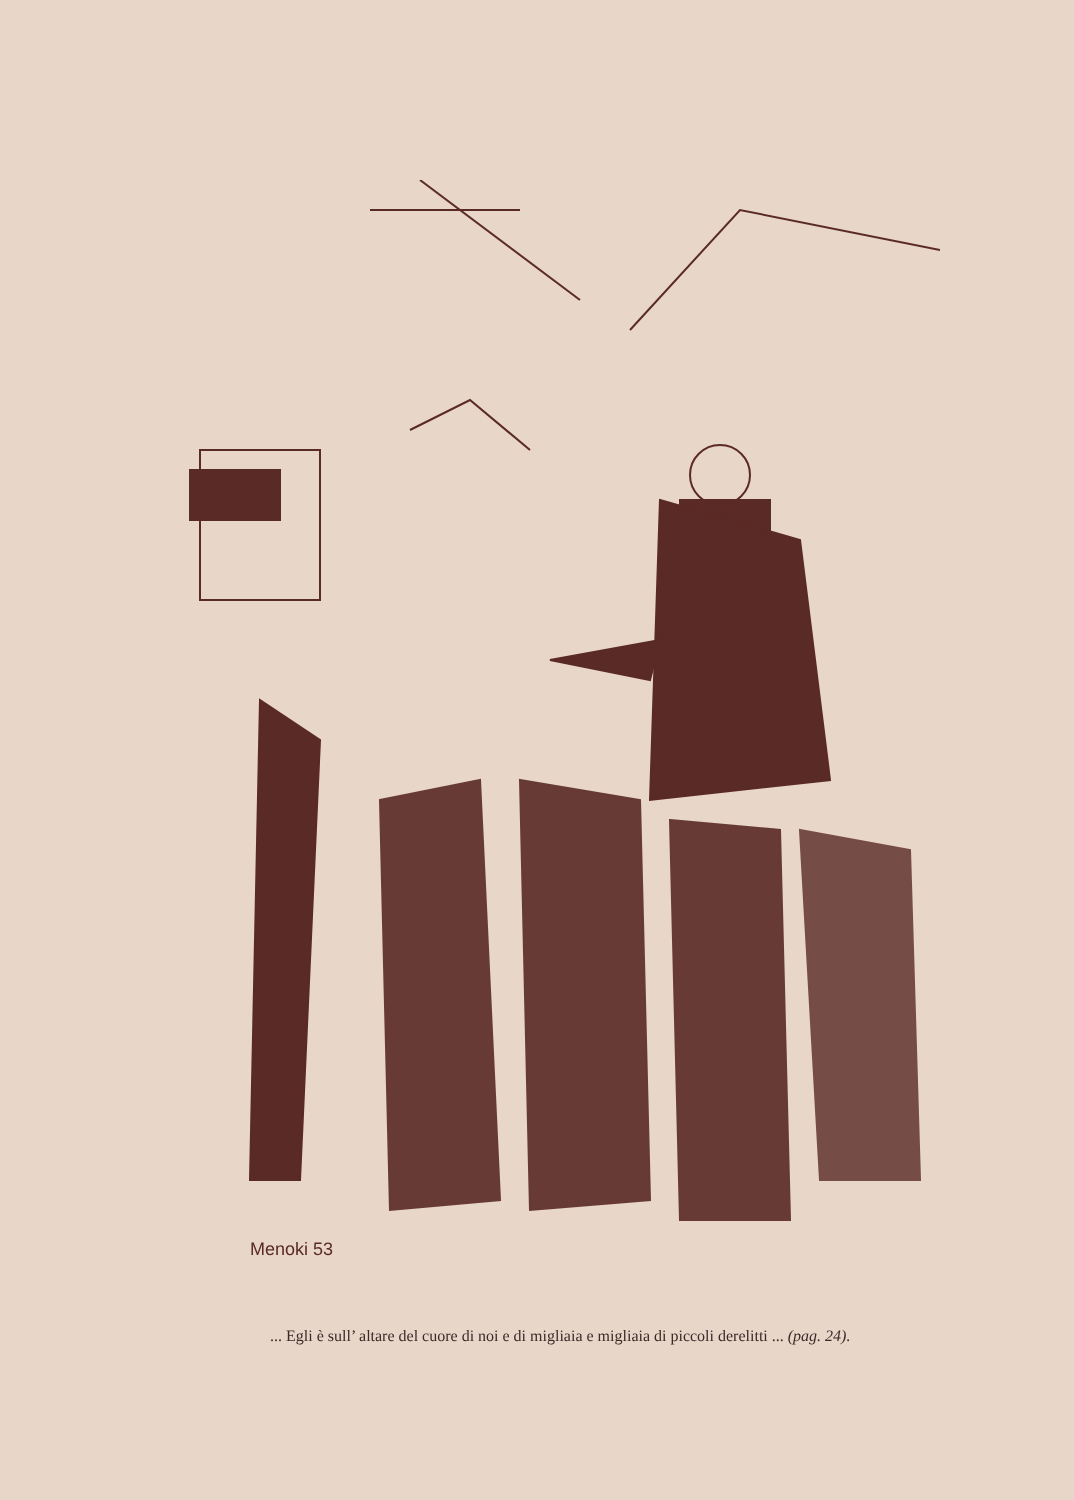Menoki 53
... Egli è sull’ altare del cuore di noi e di migliaia e migliaia di piccoli derelitti ... (pag. 24).